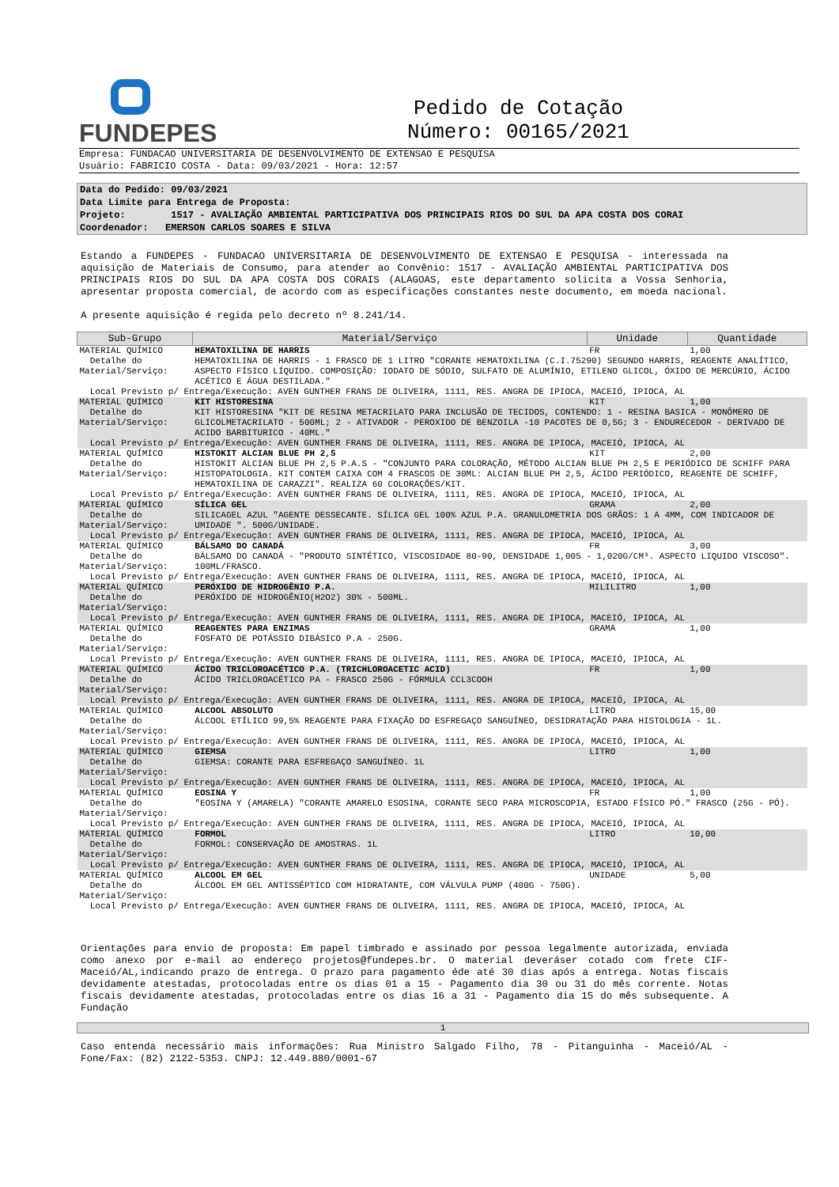FUNDEPES
Pedido de Cotação
Número: 00165/2021
Empresa: FUNDACAO UNIVERSITARIA DE DESENVOLVIMENTO DE EXTENSAO E PESQUISA
Usuário: FABRICIO COSTA - Data: 09/03/2021 - Hora: 12:57
Data do Pedido: 09/03/2021
Data Limite para Entrega de Proposta:
Projeto: 1517 - AVALIAÇÃO AMBIENTAL PARTICIPATIVA DOS PRINCIPAIS RIOS DO SUL DA APA COSTA DOS CORAI
Coordenador: EMERSON CARLOS SOARES E SILVA
Estando a FUNDEPES - FUNDACAO UNIVERSITARIA DE DESENVOLVIMENTO DE EXTENSAO E PESQUISA - interessada na aquisição de Materiais de Consumo, para atender ao Convênio: 1517 - AVALIAÇÃO AMBIENTAL PARTICIPATIVA DOS PRINCIPAIS RIOS DO SUL DA APA COSTA DOS CORAIS (ALAGOAS, este departamento solicita a Vossa Senhoria, apresentar proposta comercial, de acordo com as especificações constantes neste documento, em moeda nacional.
A presente aquisição é regida pelo decreto nº 8.241/14.
| Sub-Grupo | Material/Serviço | Unidade | Quantidade |
| --- | --- | --- | --- |
| MATERIAL QUÍMICO | HEMATOXILINA DE HARRIS | FR | 1,00 |
| Detalhe do Material/Serviço: | HEMATOXILINA DE HARRIS - 1 FRASCO DE 1 LITRO "CORANTE HEMATOXILINA (C.I.75290) SEGUNDO HARRIS, REAGENTE ANALÍTICO, ASPECTO FÍSICO LÍQUIDO. COMPOSIÇÃO: IODATO DE SÓDIO, SULFATO DE ALUMÍNIO, ETILENO GLICOL, ÓXIDO DE MERCÚRIO, ÁCIDO ACÉTICO E ÁGUA DESTILADA." | | |
| Local Previsto p/ Entrega/Execução: AVEN GUNTHER FRANS DE OLIVEIRA, 1111, RES. ANGRA DE IPIOCA, MACEIÓ, IPIOCA, AL | | | |
| MATERIAL QUÍMICO | KIT HISTORESINA | KIT | 1,00 |
| Detalhe do Material/Serviço: | KIT HISTORESINA "KIT DE RESINA METACRILATO PARA INCLUSÃO DE TECIDOS, CONTENDO: 1 - RESINA BASICA - MONÔMERO DE GLICOLMETACRILATO - 500ML; 2 - ATIVADOR - PEROXIDO DE BENZOILA -10 PACOTES DE 0,5G; 3 - ENDURECEDOR - DERIVADO DE ACIDO BARBITURICO - 40ML." | | |
| Local Previsto p/ Entrega/Execução: AVEN GUNTHER FRANS DE OLIVEIRA, 1111, RES. ANGRA DE IPIOCA, MACEIÓ, IPIOCA, AL | | | |
| MATERIAL QUÍMICO | HISTOKIT ALCIAN BLUE PH 2,5 | KIT | 2,00 |
| Detalhe do Material/Serviço: | HISTOKIT ALCIAN BLUE PH 2,5 P.A.S - "CONJUNTO PARA COLORAÇÃO, MÉTODO ALCIAN BLUE PH 2,5 E PERIÓDICO DE SCHIFF PARA HISTOPATOLOGIA. KIT CONTEM CAIXA COM 4 FRASCOS DE 30ML: ALCIAN BLUE PH 2,5, ÁCIDO PERIÓDICO, REAGENTE DE SCHIFF, HEMATOXILINA DE CARAZZI". REALIZA 60 COLORAÇÕES/KIT. | | |
| Local Previsto p/ Entrega/Execução: AVEN GUNTHER FRANS DE OLIVEIRA, 1111, RES. ANGRA DE IPIOCA, MACEIÓ, IPIOCA, AL | | | |
| MATERIAL QUÍMICO | SÍLICA GEL | GRAMA | 2,00 |
| Detalhe do Material/Serviço: | SILICAGEL AZUL "AGENTE DESSECANTE. SÍLICA GEL 100% AZUL P.A. GRANULOMETRIA DOS GRÃOS: 1 A 4MM, COM INDICADOR DE UMIDADE ". 500G/UNIDADE. | | |
| Local Previsto p/ Entrega/Execução: AVEN GUNTHER FRANS DE OLIVEIRA, 1111, RES. ANGRA DE IPIOCA, MACEIÓ, IPIOCA, AL | | | |
| MATERIAL QUÍMICO | BÁLSAMO DO CANADÁ | FR | 3,00 |
| Detalhe do Material/Serviço: | BÁLSAMO DO CANADÁ - "PRODUTO SINTÉTICO, VISCOSIDADE 80-90, DENSIDADE 1,005 - 1,020G/CM³. ASPECTO LIQUIDO VISCOSO". 100ML/FRASCO. | | |
| Local Previsto p/ Entrega/Execução: AVEN GUNTHER FRANS DE OLIVEIRA, 1111, RES. ANGRA DE IPIOCA, MACEIÓ, IPIOCA, AL | | | |
| MATERIAL QUÍMICO | PERÓXIDO DE HIDROGÊNIO P.A. | MILILITRO | 1,00 |
| Detalhe do Material/Serviço: | PERÓXIDO DE HIDROGÊNIO(H2O2) 30% - 500ML. | | |
| Local Previsto p/ Entrega/Execução: AVEN GUNTHER FRANS DE OLIVEIRA, 1111, RES. ANGRA DE IPIOCA, MACEIÓ, IPIOCA, AL | | | |
| MATERIAL QUÍMICO | REAGENTES PARA ENZIMAS | GRAMA | 1,00 |
| Detalhe do Material/Serviço: | FOSFATO DE POTÁSSIO DIBÁSICO P.A - 250G. | | |
| Local Previsto p/ Entrega/Execução: AVEN GUNTHER FRANS DE OLIVEIRA, 1111, RES. ANGRA DE IPIOCA, MACEIÓ, IPIOCA, AL | | | |
| MATERIAL QUÍMICO | ÁCIDO TRICLOROACÉTICO P.A. (TRICHLOROACETIC ACID) | FR | 1,00 |
| Detalhe do Material/Serviço: | ÁCIDO TRICLOROACÉTICO PA - FRASCO 250G - FÓRMULA CCL3COOH | | |
| Local Previsto p/ Entrega/Execução: AVEN GUNTHER FRANS DE OLIVEIRA, 1111, RES. ANGRA DE IPIOCA, MACEIÓ, IPIOCA, AL | | | |
| MATERIAL QUÍMICO | ALCOOL ABSOLUTO | LITRO | 15,00 |
| Detalhe do Material/Serviço: | ÁLCOOL ETÍLICO 99,5% REAGENTE PARA FIXAÇÃO DO ESFREGAÇO SANGUÍNEO, DESIDRATAÇÃO PARA HISTOLOGIA - 1L. | | |
| Local Previsto p/ Entrega/Execução: AVEN GUNTHER FRANS DE OLIVEIRA, 1111, RES. ANGRA DE IPIOCA, MACEIÓ, IPIOCA, AL | | | |
| MATERIAL QUÍMICO | GIEMSA | LITRO | 1,00 |
| Detalhe do Material/Serviço: | GIEMSA: CORANTE PARA ESFREGAÇO SANGUÍNEO. 1L | | |
| Local Previsto p/ Entrega/Execução: AVEN GUNTHER FRANS DE OLIVEIRA, 1111, RES. ANGRA DE IPIOCA, MACEIÓ, IPIOCA, AL | | | |
| MATERIAL QUÍMICO | EOSINA Y | FR | 1,00 |
| Detalhe do Material/Serviço: | "EOSINA Y (AMARELA) "CORANTE AMARELO ESOSINA, CORANTE SECO PARA MICROSCOPIA, ESTADO FÍSICO PÓ." FRASCO (25G - PÓ). | | |
| Local Previsto p/ Entrega/Execução: AVEN GUNTHER FRANS DE OLIVEIRA, 1111, RES. ANGRA DE IPIOCA, MACEIÓ, IPIOCA, AL | | | |
| MATERIAL QUÍMICO | FORMOL | LITRO | 10,00 |
| Detalhe do Material/Serviço: | FORMOL: CONSERVAÇÃO DE AMOSTRAS. 1L | | |
| Local Previsto p/ Entrega/Execução: AVEN GUNTHER FRANS DE OLIVEIRA, 1111, RES. ANGRA DE IPIOCA, MACEIÓ, IPIOCA, AL | | | |
| MATERIAL QUÍMICO | ALCOOL EM GEL | UNIDADE | 5,00 |
| Detalhe do Material/Serviço: | ÁLCOOL EM GEL ANTISSÉPTICO COM HIDRATANTE, COM VÁLVULA PUMP (400G - 750G). | | |
| Local Previsto p/ Entrega/Execução: AVEN GUNTHER FRANS DE OLIVEIRA, 1111, RES. ANGRA DE IPIOCA, MACEIÓ, IPIOCA, AL | | | |
Orientações para envio de proposta: Em papel timbrado e assinado por pessoa legalmente autorizada, enviada como anexo por e-mail ao endereço projetos@fundepes.br. O material deveráser cotado com frete CIF-Maceió/AL,indicando prazo de entrega. O prazo para pagamento éde até 30 dias após a entrega. Notas fiscais devidamente atestadas, protocoladas entre os dias 01 a 15 - Pagamento dia 30 ou 31 do mês corrente. Notas fiscais devidamente atestadas, protocoladas entre os dias 16 a 31 - Pagamento dia 15 do mês subsequente. A Fundação
1
Caso entenda necessário mais informações: Rua Ministro Salgado Filho, 78 - Pitanguinha - Maceió/AL - Fone/Fax: (82) 2122-5353. CNPJ: 12.449.880/0001-67